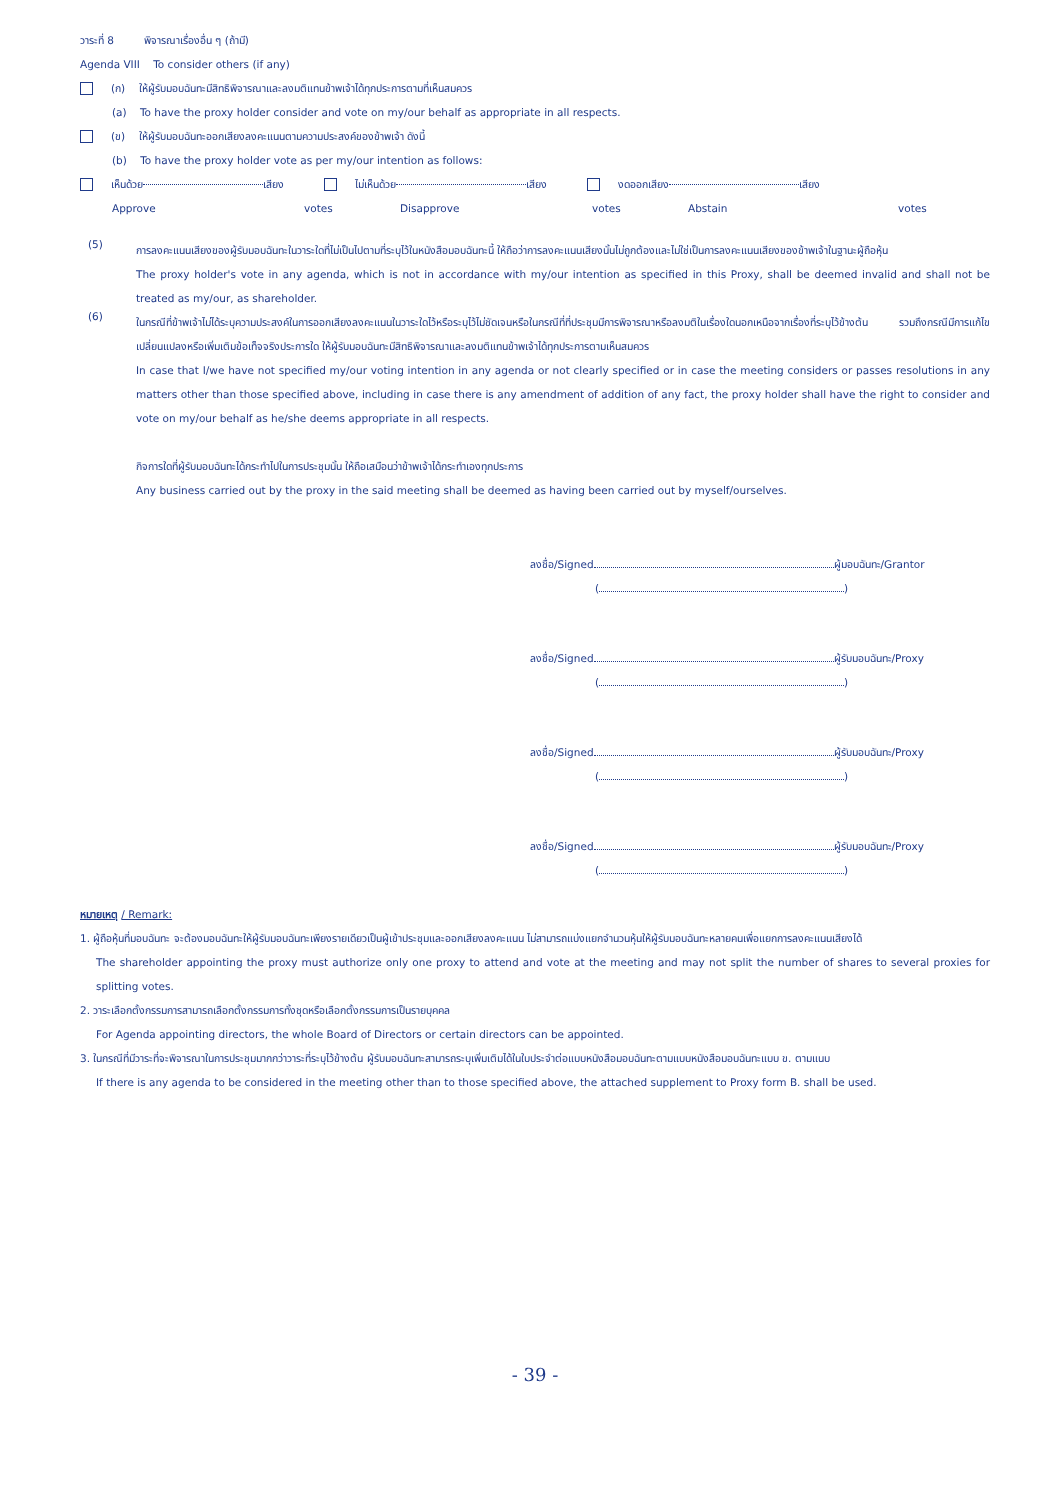วาระที่ 8 พิจารณาเรื่องอื่น ๆ (ถ้ามี)
Agenda VIII To consider others (if any)
(ก) ให้ผู้รับมอบฉันทะมีสิทธิพิจารณาและลงมติแทนข้าพเจ้าได้ทุกประการตามที่เห็นสมควร
(a) To have the proxy holder consider and vote on my/our behalf as appropriate in all respects.
(ข) ให้ผู้รับมอบฉันทะออกเสียงลงคะแนนตามความประสงค์ของข้าพเจ้า ดังนี้
(b) To have the proxy holder vote as per my/our intention as follows:
เห็นด้วย เสียง ไม่เห็นด้วย เสียง งดออกเสียง เสียง
Approve votes Disapprove votes Abstain votes
(5)
การลงคะแนนเสียงของผู้รับมอบฉันทะในวาระใดที่ไม่เป็นไปตามที่ระบุไว้ในหนังสือมอบฉันทะนี้ ให้ถือว่าการลงคะแนนเสียงนั้นไม่ถูกต้องและไม่ใช่เป็นการลงคะแนนเสียงของข้าพเจ้าในฐานะผู้ถือหุ้น
The proxy holder's vote in any agenda, which is not in accordance with my/our intention as specified in this Proxy, shall be deemed invalid and shall not be treated as my/our, as shareholder.
(6)
ในกรณีที่ข้าพเจ้าไม่ได้ระบุความประสงค์ในการออกเสียงลงคะแนนในวาระใดไว้หรือระบุไว้ไม่ชัดเจนหรือในกรณีที่ที่ประชุมมีการพิจารณาหรือลงมติในเรื่องใดนอกเหนือจากเรื่องที่ระบุไว้ข้างต้น รวมถึงกรณีมีการแก้ไขเปลี่ยนแปลงหรือเพิ่มเติมข้อเท็จจริงประการใด ให้ผู้รับมอบฉันทะมีสิทธิพิจารณาและลงมติแทนข้าพเจ้าได้ทุกประการตามเห็นสมควร
In case that I/we have not specified my/our voting intention in any agenda or not clearly specified or in case the meeting considers or passes resolutions in any matters other than those specified above, including in case there is any amendment of addition of any fact, the proxy holder shall have the right to consider and vote on my/our behalf as he/she deems appropriate in all respects.
กิจการใดที่ผู้รับมอบฉันทะได้กระทำไปในการประชุมนั้น ให้ถือเสมือนว่าข้าพเจ้าได้กระทำเองทุกประการ
Any business carried out by the proxy in the said meeting shall be deemed as having been carried out by myself/ourselves.
ลงชื่อ/Signed ผู้มอบฉันทะ/Grantor
( )
ลงชื่อ/Signed ผู้รับมอบฉันทะ/Proxy
( )
ลงชื่อ/Signed ผู้รับมอบฉันทะ/Proxy
( )
ลงชื่อ/Signed ผู้รับมอบฉันทะ/Proxy
( )
หมายเหตุ / Remark:
1. ผู้ถือหุ้นที่มอบฉันทะ จะต้องมอบฉันทะให้ผู้รับมอบฉันทะเพียงรายเดียวเป็นผู้เข้าประชุมและออกเสียงลงคะแนน ไม่สามารถแบ่งแยกจำนวนหุ้นให้ผู้รับมอบฉันทะหลายคนเพื่อแยกการลงคะแนนเสียงได้
The shareholder appointing the proxy must authorize only one proxy to attend and vote at the meeting and may not split the number of shares to several proxies for splitting votes.
2. วาระเลือกตั้งกรรมการสามารถเลือกตั้งกรรมการทั้งชุดหรือเลือกตั้งกรรมการเป็นรายบุคคล
For Agenda appointing directors, the whole Board of Directors or certain directors can be appointed.
3. ในกรณีที่มีวาระที่จะพิจารณาในการประชุมมากกว่าวาระที่ระบุไว้ข้างต้น ผู้รับมอบฉันทะสามารถระบุเพิ่มเติมได้ในใบประจำต่อแบบหนังสือมอบฉันทะตามแบบหนังสือมอบฉันทะแบบ ข. ตามแนบ
If there is any agenda to be considered in the meeting other than to those specified above, the attached supplement to Proxy form B. shall be used.
- 39 -